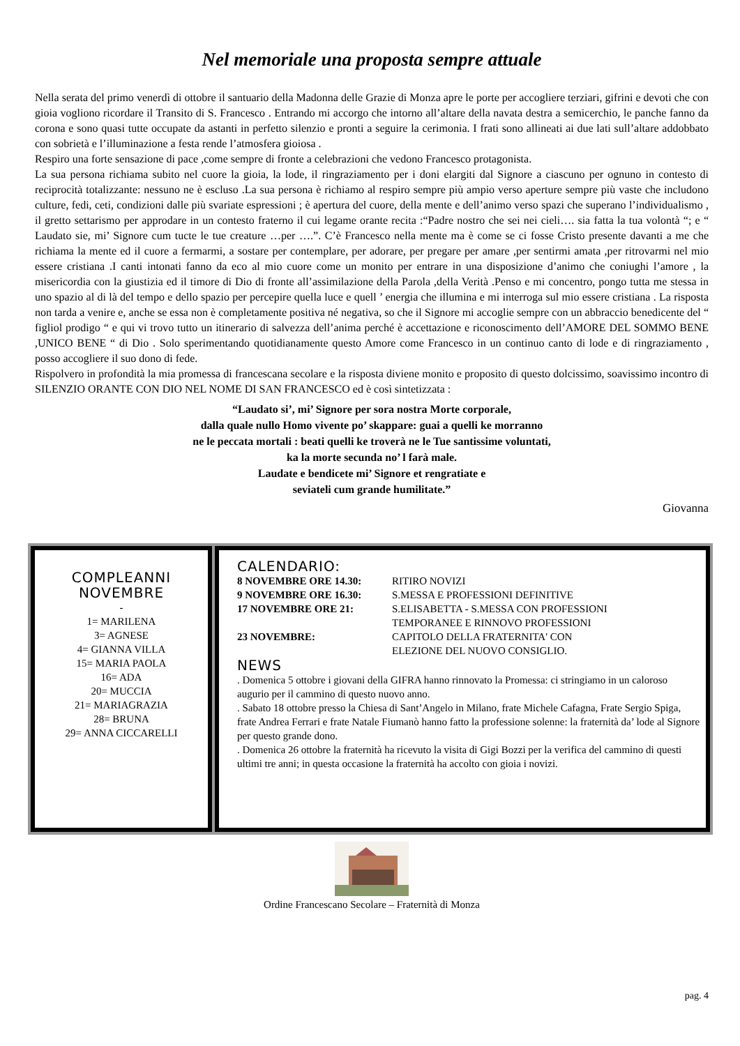Nel memoriale una proposta sempre attuale
Nella serata del primo venerdì di ottobre il santuario della Madonna delle Grazie di Monza apre le porte per accogliere terziari, gifrini e devoti che con gioia vogliono ricordare il Transito di S. Francesco . Entrando mi accorgo che intorno all’altare della navata destra a semicerchio, le panche fanno da corona e sono quasi tutte occupate da astanti in perfetto silenzio e pronti a seguire la cerimonia. I frati sono allineati ai due lati sull’altare addobbato con sobrietà e l’illuminazione a festa rende l’atmosfera gioiosa .
Respiro una forte sensazione di pace ,come sempre di fronte a celebrazioni che vedono Francesco protagonista.
La sua persona richiama subito nel cuore la gioia, la lode, il ringraziamento per i doni elargiti dal Signore a ciascuno per ognuno in contesto di reciprocità totalizzante: nessuno ne è escluso .La sua persona è richiamo al respiro sempre più ampio verso aperture sempre più vaste che includono culture, fedi, ceti, condizioni dalle più svariate espressioni ; è apertura del cuore, della mente e dell’animo verso spazi che superano l’individualismo , il gretto settarismo per approdare in un contesto fraterno il cui legame orante recita :“Padre nostro che sei nei cieli…. sia fatta la tua volontà “; e “ Laudato sie, mi’ Signore cum tucte le tue creature …per ….”. C’è Francesco nella mente ma è come se ci fosse Cristo presente davanti a me che richiama la mente ed il cuore a fermarmi, a sostare per contemplare, per adorare, per pregare per amare ,per sentirmi amata ,per ritrovarmi nel mio essere cristiana .I canti intonati fanno da eco al mio cuore come un monito per entrare in una disposizione d’animo che coniughi l’amore , la misericordia con la giustizia ed il timore di Dio di fronte all’assimilazione della Parola ,della Verità .Penso e mi concentro, pongo tutta me stessa in uno spazio al di là del tempo e dello spazio per percepire quella luce e quell ’ energia che illumina e mi interroga sul mio essere cristiana . La risposta non tarda a venire e, anche se essa non è completamente positiva né negativa, so che il Signore mi accoglie sempre con un abbraccio benedicente del “ figliol prodigo “ e qui vi trovo tutto un itinerario di salvezza dell’anima perché è accettazione e riconoscimento dell’AMORE DEL SOMMO BENE ,UNICO BENE “ di Dio . Solo sperimentando quotidianamente questo Amore come Francesco in un continuo canto di lode e di ringraziamento , posso accogliere il suo dono di fede.
Rispolvero in profondità la mia promessa di francescana secolare e la risposta diviene monito e proposito di questo dolcissimo, soavissimo incontro di SILENZIO ORANTE CON DIO NEL NOME DI SAN FRANCESCO ed è così sintetizzata :
“Laudato si’, mi’ Signore per sora nostra Morte corporale,
dalla quale nullo Homo vivente po’ skappare: guai a quelli ke morranno
ne le peccata mortali : beati quelli ke troverà ne le Tue santissime voluntati,
ka la morte secunda no’ l farà male.
Laudate e bendicete mi’ Signore et rengratiate e
seviateli cum grande humilitate.”
Giovanna
COMPLEANNI
NOVEMBRE
-
1= MARILENA
3= AGNESE
4= GIANNA VILLA
15= MARIA PAOLA
16= ADA
20= MUCCIA
21= MARIAGRAZIA
28= BRUNA
29= ANNA CICCARELLI
CALENDARIO:
8 NOVEMBRE ORE 14.30: RITIRO NOVIZI
9 NOVEMBRE ORE 16.30: S.MESSA E PROFESSIONI DEFINITIVE
17 NOVEMBRE ORE 21: S.ELISABETTA - S.MESSA CON PROFESSIONI
TEMPORANEE E RINNOVO PROFESSIONI
23 NOVEMBRE: CAPITOLO DELLA FRATERNITA' CON
ELEZIONE DEL NUOVO CONSIGLIO.
NEWS
. Domenica 5 ottobre i giovani della GIFRA hanno rinnovato la Promessa: ci stringiamo in un caloroso augurio per il cammino di questo nuovo anno.
. Sabato 18 ottobre presso la Chiesa di Sant’Angelo in Milano, frate Michele Cafagna, Frate Sergio Spiga, frate Andrea Ferrari e frate Natale Fiumanò hanno fatto la professione solenne: la fraternità da’ lode al Signore per questo grande dono.
. Domenica 26 ottobre la fraternità ha ricevuto la visita di Gigi Bozzi per la verifica del cammino di questi ultimi tre anni; in questa occasione la fraternità ha accolto con gioia i novizi.
Ordine Francescano Secolare – Fraternità di Monza
pag. 4